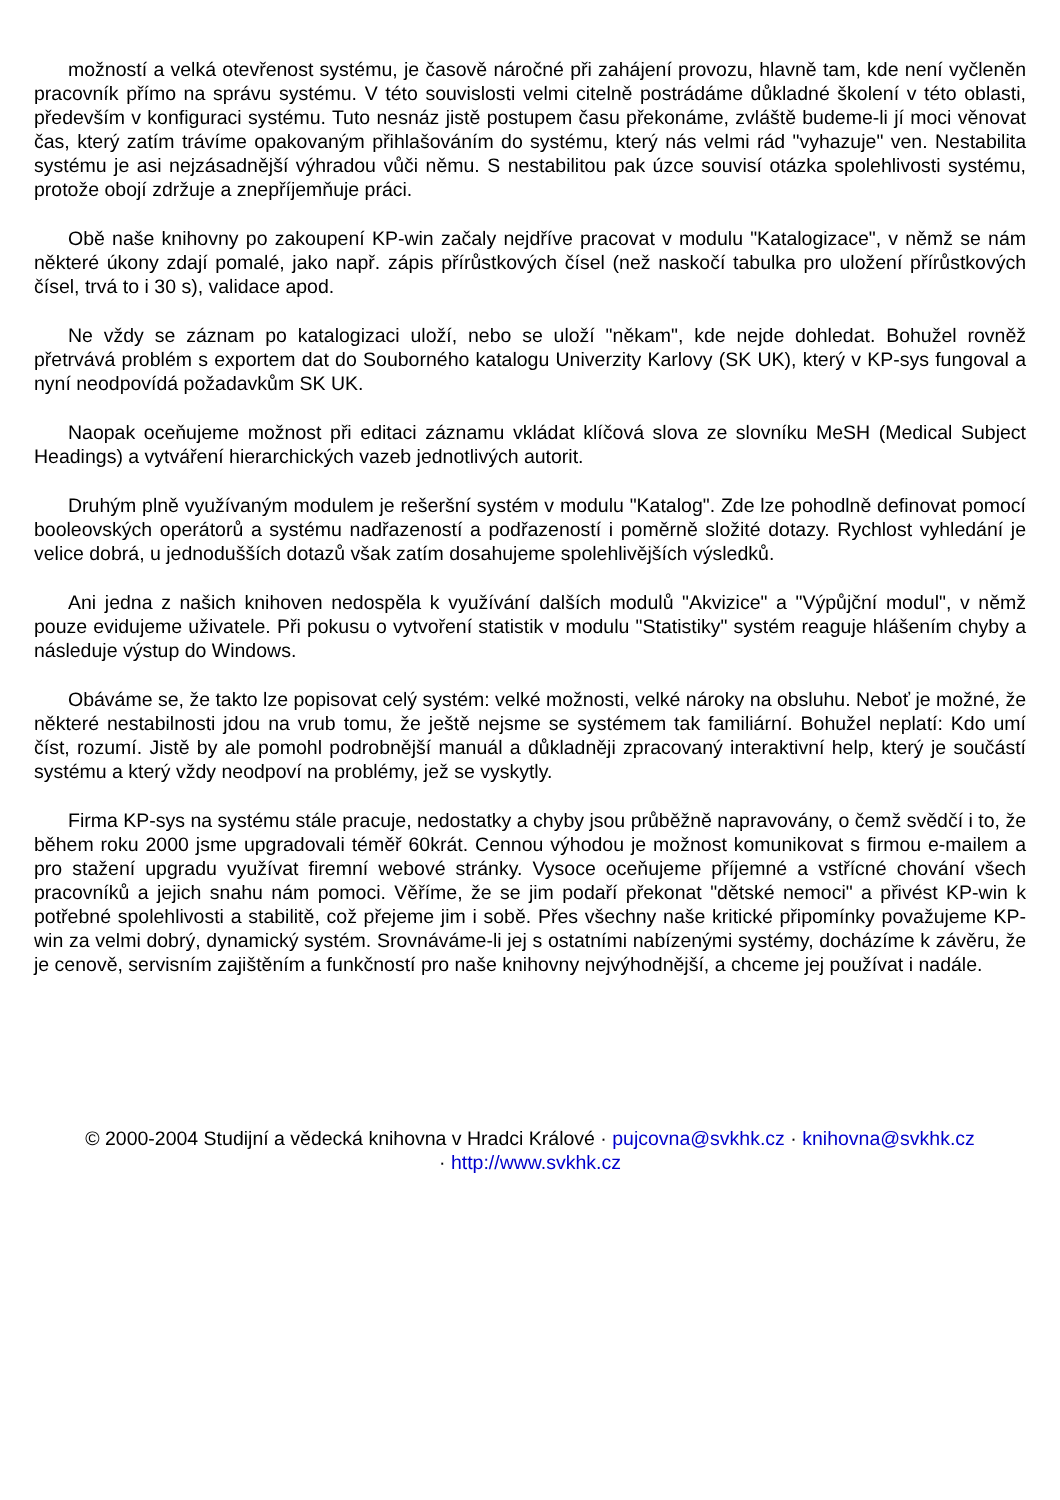možností a velká otevřenost systému, je časově náročné při zahájení provozu, hlavně tam, kde není vyčleněn pracovník přímo na správu systému. V této souvislosti velmi citelně postrádáme důkladné školení v této oblasti, především v konfiguraci systému. Tuto nesnáz jistě postupem času překonáme, zvláště budeme-li jí moci věnovat čas, který zatím trávíme opakovaným přihlašováním do systému, který nás velmi rád "vyhazuje" ven. Nestabilita systému je asi nejzásadnější výhradou vůči němu. S nestabilitou pak úzce souvisí otázka spolehlivosti systému, protože obojí zdržuje a znepříjemňuje práci.
Obě naše knihovny po zakoupení KP-win začaly nejdříve pracovat v modulu "Katalogizace", v němž se nám některé úkony zdají pomalé, jako např. zápis přírůstkových čísel (než naskočí tabulka pro uložení přírůstkových čísel, trvá to i 30 s), validace apod.
Ne vždy se záznam po katalogizaci uloží, nebo se uloží "někam", kde nejde dohledat. Bohužel rovněž přetrvává problém s exportem dat do Souborného katalogu Univerzity Karlovy (SK UK), který v KP-sys fungoval a nyní neodpovídá požadavkům SK UK.
Naopak oceňujeme možnost při editaci záznamu vkládat klíčová slova ze slovníku MeSH (Medical Subject Headings) a vytváření hierarchických vazeb jednotlivých autorit.
Druhým plně využívaným modulem je rešeršní systém v modulu "Katalog". Zde lze pohodlně definovat pomocí booleovských operátorů a systému nadřazeností a podřazeností i poměrně složité dotazy. Rychlost vyhledání je velice dobrá, u jednodušších dotazů však zatím dosahujeme spolehlivějších výsledků.
Ani jedna z našich knihoven nedospěla k využívání dalších modulů "Akvizice" a "Výpůjční modul", v němž pouze evidujeme uživatele. Při pokusu o vytvoření statistik v modulu "Statistiky" systém reaguje hlášením chyby a následuje výstup do Windows.
Obáváme se, že takto lze popisovat celý systém: velké možnosti, velké nároky na obsluhu. Neboť je možné, že některé nestabilnosti jdou na vrub tomu, že ještě nejsme se systémem tak familiární. Bohužel neplatí: Kdo umí číst, rozumí. Jistě by ale pomohl podrobnější manuál a důkladněji zpracovaný interaktivní help, který je součástí systému a který vždy neodpoví na problémy, jež se vyskytly.
Firma KP-sys na systému stále pracuje, nedostatky a chyby jsou průběžně napravovány, o čemž svědčí i to, že během roku 2000 jsme upgradovali téměř 60krát. Cennou výhodou je možnost komunikovat s firmou e-mailem a pro stažení upgradu využívat firemní webové stránky. Vysoce oceňujeme příjemné a vstřícné chování všech pracovníků a jejich snahu nám pomoci. Věříme, že se jim podaří překonat "dětské nemoci" a přivést KP-win k potřebné spolehlivosti a stabilitě, což přejeme jim i sobě. Přes všechny naše kritické připomínky považujeme KP-win za velmi dobrý, dynamický systém. Srovnáváme-li jej s ostatními nabízenými systémy, docházíme k závěru, že je cenově, servisním zajištěním a funkčností pro naše knihovny nejvýhodnější, a chceme jej používat i nadále.
© 2000-2004 Studijní a vědecká knihovna v Hradci Králové · pujcovna@svkhk.cz · knihovna@svkhk.cz
· http://www.svkhk.cz